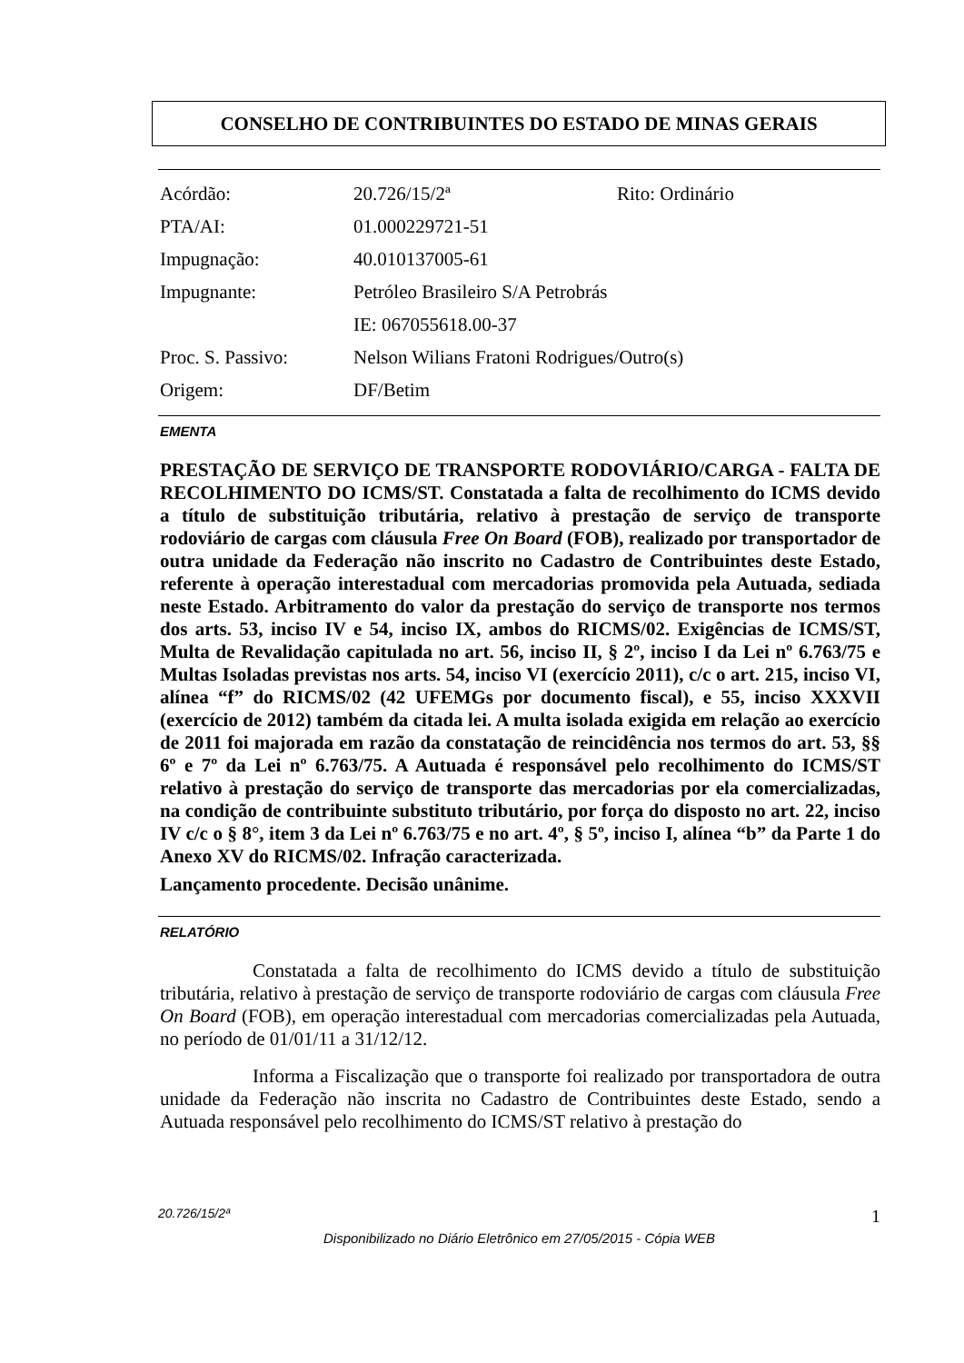CONSELHO DE CONTRIBUINTES DO ESTADO DE MINAS GERAIS
| Acórdão: | 20.726/15/2ª | Rito: Ordinário |
| PTA/AI: | 01.000229721-51 | |
| Impugnação: | 40.010137005-61 | |
| Impugnante: | Petróleo Brasileiro S/A Petrobrás | |
| | IE: 067055618.00-37 | |
| Proc. S. Passivo: | Nelson Wilians Fratoni Rodrigues/Outro(s) | |
| Origem: | DF/Betim | |
EMENTA
PRESTAÇÃO DE SERVIÇO DE TRANSPORTE RODOVIÁRIO/CARGA - FALTA DE RECOLHIMENTO DO ICMS/ST. Constatada a falta de recolhimento do ICMS devido a título de substituição tributária, relativo à prestação de serviço de transporte rodoviário de cargas com cláusula Free On Board (FOB), realizado por transportador de outra unidade da Federação não inscrito no Cadastro de Contribuintes deste Estado, referente à operação interestadual com mercadorias promovida pela Autuada, sediada neste Estado. Arbitramento do valor da prestação do serviço de transporte nos termos dos arts. 53, inciso IV e 54, inciso IX, ambos do RICMS/02. Exigências de ICMS/ST, Multa de Revalidação capitulada no art. 56, inciso II, § 2º, inciso I da Lei nº 6.763/75 e Multas Isoladas previstas nos arts. 54, inciso VI (exercício 2011), c/c o art. 215, inciso VI, alínea “f” do RICMS/02 (42 UFEMGs por documento fiscal), e 55, inciso XXXVII (exercício de 2012) também da citada lei. A multa isolada exigida em relação ao exercício de 2011 foi majorada em razão da constatação de reincidência nos termos do art. 53, §§ 6º e 7º da Lei nº 6.763/75. A Autuada é responsável pelo recolhimento do ICMS/ST relativo à prestação do serviço de transporte das mercadorias por ela comercializadas, na condição de contribuinte substituto tributário, por força do disposto no art. 22, inciso IV c/c o § 8°, item 3 da Lei nº 6.763/75 e no art. 4º, § 5º, inciso I, alínea “b” da Parte 1 do Anexo XV do RICMS/02. Infração caracterizada.
Lançamento procedente. Decisão unânime.
RELATÓRIO
Constatada a falta de recolhimento do ICMS devido a título de substituição tributária, relativo à prestação de serviço de transporte rodoviário de cargas com cláusula Free On Board (FOB), em operação interestadual com mercadorias comercializadas pela Autuada, no período de 01/01/11 a 31/12/12.
Informa a Fiscalização que o transporte foi realizado por transportadora de outra unidade da Federação não inscrita no Cadastro de Contribuintes deste Estado, sendo a Autuada responsável pelo recolhimento do ICMS/ST relativo à prestação do
20.726/15/2ª 1
Disponibilizado no Diário Eletrônico em 27/05/2015 - Cópia WEB